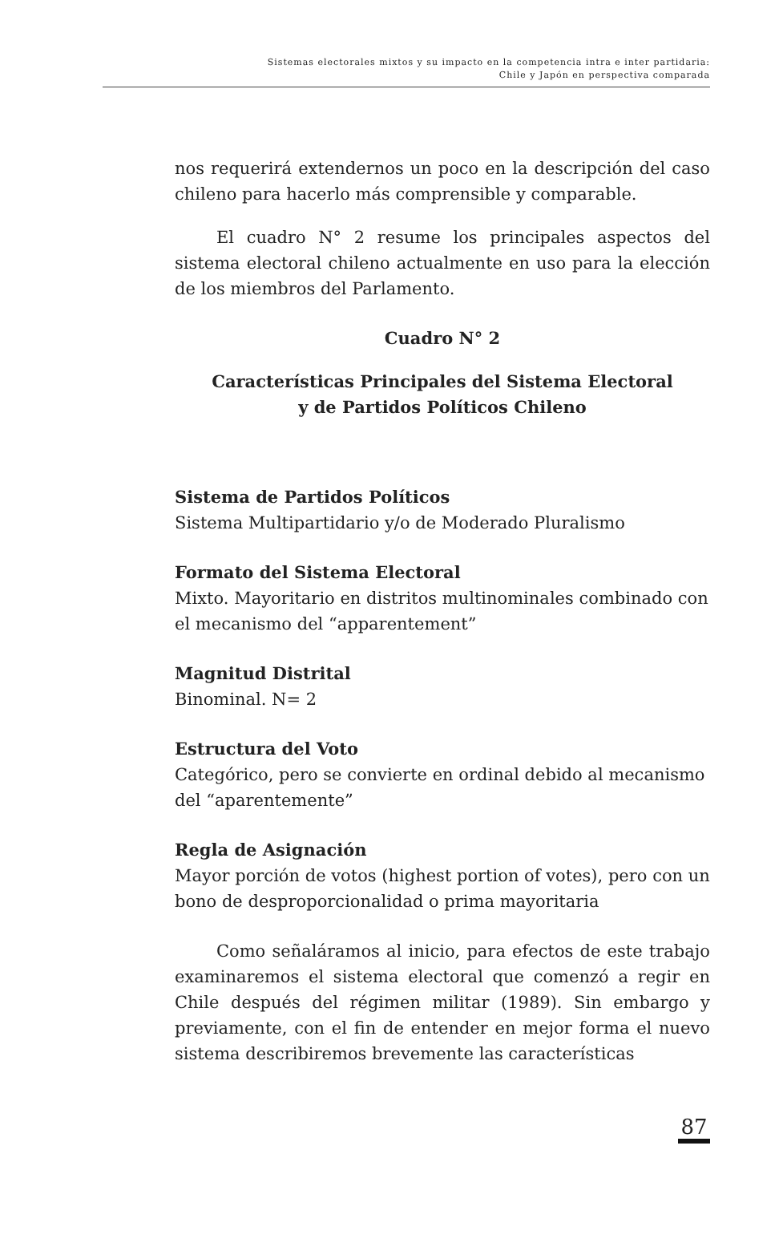Sistemas electorales mixtos y su impacto en la competencia intra e inter partidaria:
Chile y Japón en perspectiva comparada
nos requerirá extendernos un poco en la descripción del caso chileno para hacerlo más comprensible y comparable.
El cuadro N° 2 resume los principales aspectos del sistema electoral chileno actualmente en uso para la elección de los miembros del Parlamento.
Cuadro N° 2
Características Principales del Sistema Electoral
y de Partidos Políticos Chileno
Sistema de Partidos Políticos
Sistema Multipartidario y/o de Moderado Pluralismo
Formato del Sistema Electoral
Mixto. Mayoritario en distritos multinominales combinado con el mecanismo del “apparentement”
Magnitud Distrital
Binominal. N= 2
Estructura del Voto
Categórico, pero se convierte en ordinal debido al mecanismo del “aparentemente”
Regla de Asignación
Mayor porción de votos (highest portion of votes), pero con un bono de desproporcionalidad o prima mayoritaria
Como señaláramos al inicio, para efectos de este trabajo examinaremos el sistema electoral que comenzó a regir en Chile después del régimen militar (1989). Sin embargo y previamente, con el fin de entender en mejor forma el nuevo sistema describiremos brevemente las características
87